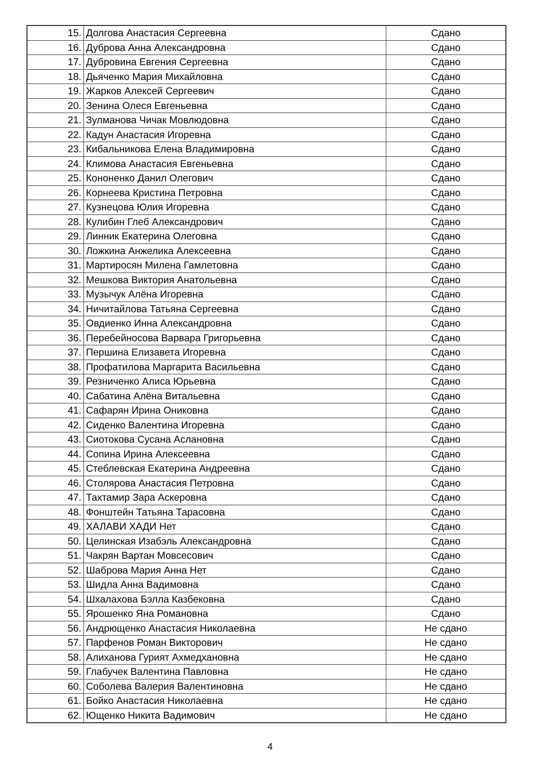| 15. | Долгова Анастасия Сергеевна | Сдано |
| 16. | Дуброва Анна Александровна | Сдано |
| 17. | Дубровина Евгения Сергеевна | Сдано |
| 18. | Дьяченко Мария Михайловна | Сдано |
| 19. | Жарков Алексей Сергеевич | Сдано |
| 20. | Зенина Олеся Евгеньевна | Сдано |
| 21. | Зулманова Чичак Мовлюдовна | Сдано |
| 22. | Кадун Анастасия Игоревна | Сдано |
| 23. | Кибальникова Елена Владимировна | Сдано |
| 24. | Климова Анастасия Евгеньевна | Сдано |
| 25. | Кононенко Данил Олегович | Сдано |
| 26. | Корнеева Кристина Петровна | Сдано |
| 27. | Кузнецова Юлия Игоревна | Сдано |
| 28. | Кулибин Глеб Александрович | Сдано |
| 29. | Линник Екатерина Олеговна | Сдано |
| 30. | Ложкина Анжелика Алексеевна | Сдано |
| 31. | Мартиросян Милена Гамлетовна | Сдано |
| 32. | Мешкова Виктория Анатольевна | Сдано |
| 33. | Музычук Алёна Игоревна | Сдано |
| 34. | Ничитайлова Татьяна Сергеевна | Сдано |
| 35. | Овдиенко Инна Александровна | Сдано |
| 36. | Перебейносова Варвара Григорьевна | Сдано |
| 37. | Першина Елизавета Игоревна | Сдано |
| 38. | Профатилова Маргарита Васильевна | Сдано |
| 39. | Резниченко Алиса Юрьевна | Сдано |
| 40. | Сабатина Алёна Витальевна | Сдано |
| 41. | Сафарян Ирина Ониковна | Сдано |
| 42. | Сиденко Валентина Игоревна | Сдано |
| 43. | Сиотокова Сусана Аслановна | Сдано |
| 44. | Сопина Ирина Алексеевна | Сдано |
| 45. | Стеблевская Екатерина Андреевна | Сдано |
| 46. | Столярова Анастасия Петровна | Сдано |
| 47. | Тахтамир Зара Аскеровна | Сдано |
| 48. | Фонштейн Татьяна Тарасовна | Сдано |
| 49. | ХАЛАВИ ХАДИ Нет | Сдано |
| 50. | Целинская Изабэль Александровна | Сдано |
| 51. | Чакрян Вартан Мовсесович | Сдано |
| 52. | Шаброва Мария Анна Нет | Сдано |
| 53. | Шидла Анна Вадимовна | Сдано |
| 54. | Шхалахова Бэлла Казбековна | Сдано |
| 55. | Ярошенко Яна Романовна | Сдано |
| 56. | Андрющенко Анастасия Николаевна | Не сдано |
| 57. | Парфенов Роман Викторович | Не сдано |
| 58. | Алиханова Гурият Ахмедхановна | Не сдано |
| 59. | Глабучек Валентина Павловна | Не сдано |
| 60. | Соболева Валерия Валентиновна | Не сдано |
| 61. | Бойко Анастасия Николаевна | Не сдано |
| 62. | Ющенко Никита Вадимович | Не сдано |
4